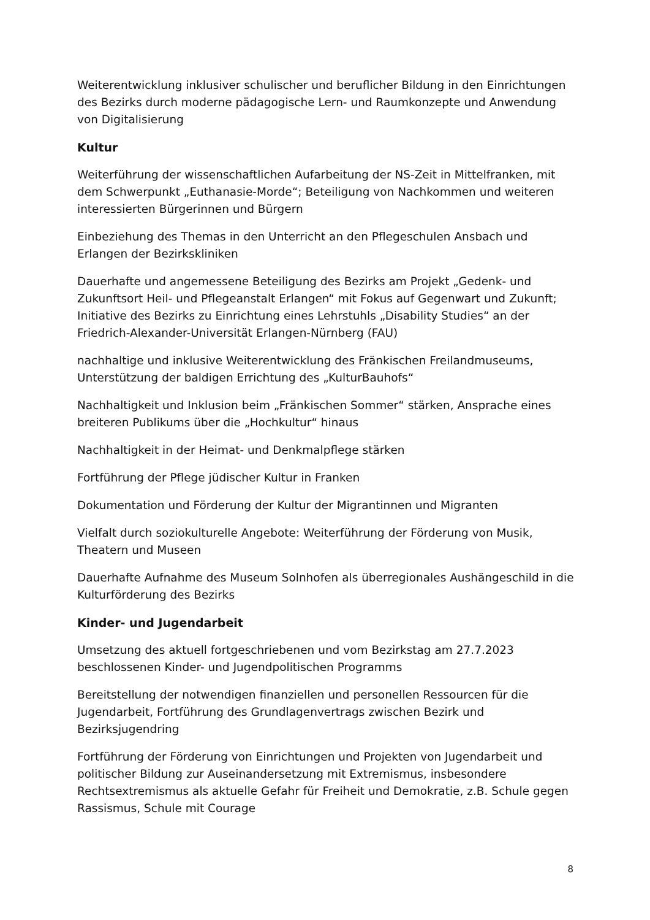Weiterentwicklung inklusiver schulischer und beruflicher Bildung in den Einrichtungen des Bezirks durch moderne pädagogische Lern- und Raumkonzepte und Anwendung von Digitalisierung
Kultur
Weiterführung der wissenschaftlichen Aufarbeitung der NS-Zeit in Mittelfranken, mit dem Schwerpunkt „Euthanasie-Morde“; Beteiligung von Nachkommen und weiteren interessierten Bürgerinnen und Bürgern
Einbeziehung des Themas in den Unterricht an den Pflegeschulen Ansbach und Erlangen der Bezirkskliniken
Dauerhafte und angemessene Beteiligung des Bezirks am Projekt „Gedenk- und Zukunftsort Heil- und Pflegeanstalt Erlangen“ mit Fokus auf Gegenwart und Zukunft; Initiative des Bezirks zu Einrichtung eines Lehrstuhls „Disability Studies“ an der Friedrich-Alexander-Universität Erlangen-Nürnberg (FAU)
nachhaltige und inklusive Weiterentwicklung des Fränkischen Freilandmuseums, Unterstützung der baldigen Errichtung des „KulturBauhofs“
Nachhaltigkeit und Inklusion beim „Fränkischen Sommer“ stärken, Ansprache eines breiteren Publikums über die „Hochkultur“ hinaus
Nachhaltigkeit in der Heimat- und Denkmalpflege stärken
Fortführung der Pflege jüdischer Kultur in Franken
Dokumentation und Förderung der Kultur der Migrantinnen und Migranten
Vielfalt durch soziokulturelle Angebote: Weiterführung der Förderung von Musik, Theatern und Museen
Dauerhafte Aufnahme des Museum Solnhofen als überregionales Aushängeschild in die Kulturförderung des Bezirks
Kinder- und Jugendarbeit
Umsetzung des aktuell fortgeschriebenen und vom Bezirkstag am 27.7.2023 beschlossenen Kinder- und Jugendpolitischen Programms
Bereitstellung der notwendigen finanziellen und personellen Ressourcen für die Jugendarbeit, Fortführung des Grundlagenvertrags zwischen Bezirk und Bezirksjugendring
Fortführung der Förderung von Einrichtungen und Projekten von Jugendarbeit und politischer Bildung zur Auseinandersetzung mit Extremismus, insbesondere Rechtsextremismus als aktuelle Gefahr für Freiheit und Demokratie, z.B. Schule gegen Rassismus, Schule mit Courage
8